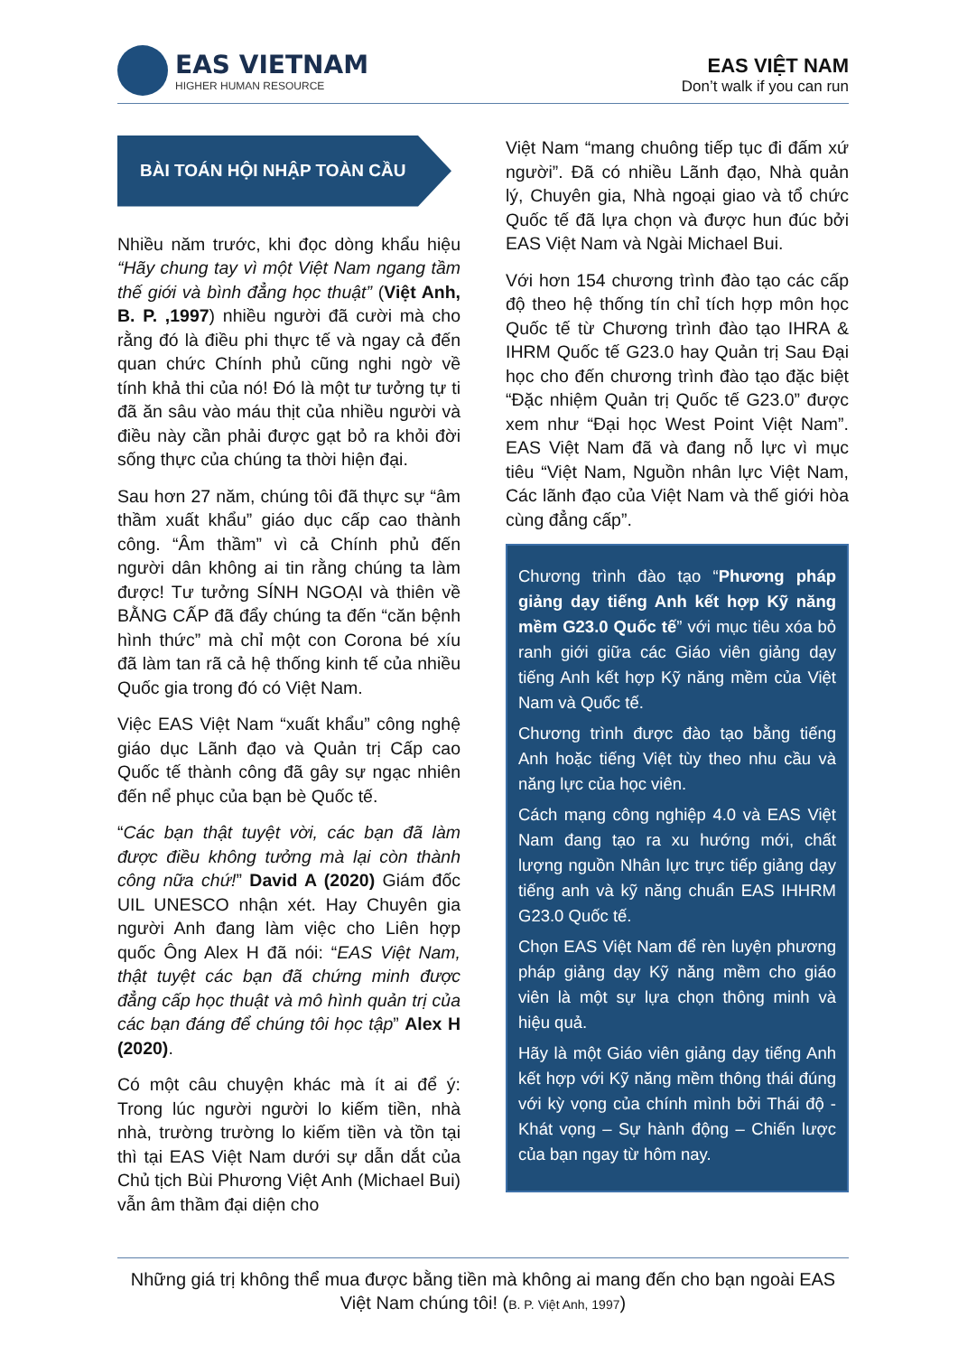EAS VIETNAM
HIGHER HUMAN RESOURCE
EAS VIỆT NAM
Don’t walk if you can run
BÀI TOÁN HỘI NHẬP TOÀN CẦU
Nhiều năm trước, khi đọc dòng khẩu hiệu “Hãy chung tay vì một Việt Nam ngang tầm thế giới và bình đẳng học thuật” (Việt Anh, B. P. ,1997) nhiều người đã cười mà cho rằng đó là điều phi thực tế và ngay cả đến quan chức Chính phủ cũng nghi ngờ về tính khả thi của nó! Đó là một tư tưởng tự ti đã ăn sâu vào máu thịt của nhiều người và điều này cần phải được gạt bỏ ra khỏi đời sống thực của chúng ta thời hiện đại.
Sau hơn 27 năm, chúng tôi đã thực sự “âm thầm xuất khẩu” giáo dục cấp cao thành công. “Âm thầm” vì cả Chính phủ đến người dân không ai tin rằng chúng ta làm được! Tư tưởng SÍNH NGOẠI và thiên về BẰNG CẤP đã đẩy chúng ta đến “căn bệnh hình thức” mà chỉ một con Corona bé xíu đã làm tan rã cả hệ thống kinh tế của nhiều Quốc gia trong đó có Việt Nam.
Việc EAS Việt Nam “xuất khẩu” công nghệ giáo dục Lãnh đạo và Quản trị Cấp cao Quốc tế thành công đã gây sự ngạc nhiên đến nể phục của bạn bè Quốc tế.
“Các bạn thật tuyệt vời, các bạn đã làm được điều không tưởng mà lại còn thành công nữa chứ!” David A (2020) Giám đốc UIL UNESCO nhận xét. Hay Chuyên gia người Anh đang làm việc cho Liên hợp quốc Ông Alex H đã nói: “EAS Việt Nam, thật tuyệt các bạn đã chứng minh được đẳng cấp học thuật và mô hình quản trị của các bạn đáng để chúng tôi học tập” Alex H (2020).
Có một câu chuyện khác mà ít ai để ý: Trong lúc người người lo kiếm tiền, nhà nhà, trường trường lo kiếm tiền và tồn tại thì tại EAS Việt Nam dưới sự dẫn dắt của Chủ tịch Bùi Phương Việt Anh (Michael Bui) vẫn âm thầm đại diện cho
Việt Nam “mang chuông tiếp tục đi đấm xứ người”. Đã có nhiều Lãnh đạo, Nhà quản lý, Chuyên gia, Nhà ngoại giao và tổ chức Quốc tế đã lựa chọn và được hun đúc bởi EAS Việt Nam và Ngài Michael Bui.
Với hơn 154 chương trình đào tạo các cấp độ theo hệ thống tín chỉ tích hợp môn học Quốc tế từ Chương trình đào tạo IHRA & IHRM Quốc tế G23.0 hay Quản trị Sau Đại học cho đến chương trình đào tạo đặc biệt “Đặc nhiệm Quản trị Quốc tế G23.0” được xem như “Đại học West Point Việt Nam”. EAS Việt Nam đã và đang nỗ lực vì mục tiêu “Việt Nam, Nguồn nhân lực Việt Nam, Các lãnh đạo của Việt Nam và thế giới hòa cùng đẳng cấp”.
Chương trình đào tạo “Phương pháp giảng dạy tiếng Anh kết hợp Kỹ năng mềm G23.0 Quốc tế” với mục tiêu xóa bỏ ranh giới giữa các Giáo viên giảng dạy tiếng Anh kết hợp Kỹ năng mềm của Việt Nam và Quốc tế.
Chương trình được đào tạo bằng tiếng Anh hoặc tiếng Việt tùy theo nhu cầu và năng lực của học viên.
Cách mạng công nghiệp 4.0 và EAS Việt Nam đang tạo ra xu hướng mới, chất lượng nguồn Nhân lực trực tiếp giảng dạy tiếng anh và kỹ năng chuẩn EAS IHHRM G23.0 Quốc tế.
Chọn EAS Việt Nam để rèn luyện phương pháp giảng dạy Kỹ năng mềm cho giáo viên là một sự lựa chọn thông minh và hiệu quả.
Hãy là một Giáo viên giảng dạy tiếng Anh kết hợp với Kỹ năng mềm thông thái đúng với kỳ vọng của chính mình bởi Thái độ - Khát vọng – Sự hành động – Chiến lược của bạn ngay từ hôm nay.
Những giá trị không thể mua được bằng tiền mà không ai mang đến cho bạn ngoài EAS Việt Nam chúng tôi! (B. P. Việt Anh, 1997)